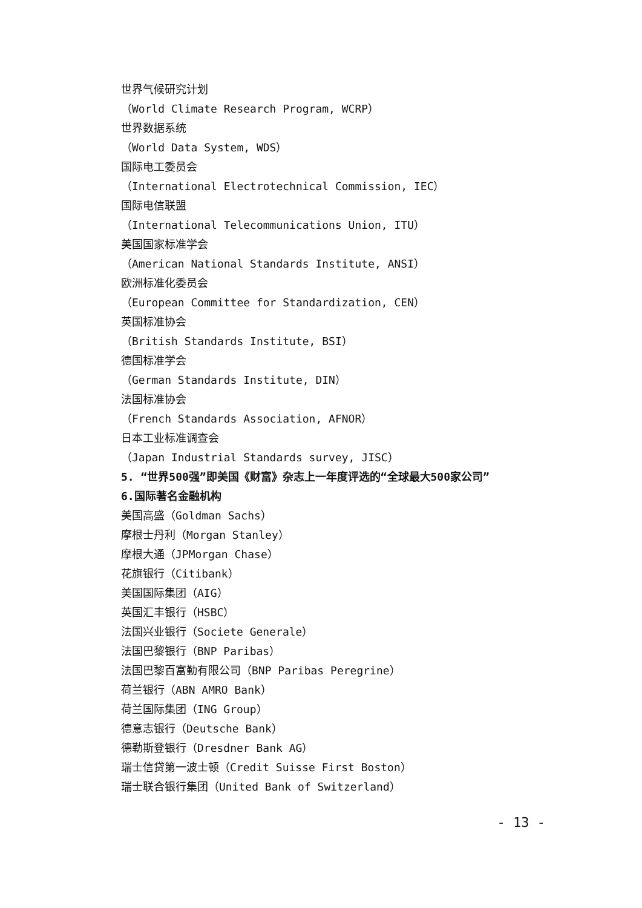世界气候研究计划
（World Climate Research Program, WCRP）
世界数据系统
（World Data System, WDS）
国际电工委员会
（International Electrotechnical Commission, IEC）
国际电信联盟
（International Telecommunications Union, ITU）
美国国家标准学会
（American National Standards Institute, ANSI）
欧洲标准化委员会
（European Committee for Standardization, CEN）
英国标准协会
（British Standards Institute, BSI）
德国标准学会
（German Standards Institute, DIN）
法国标准协会
（French Standards Association, AFNOR）
日本工业标准调查会
（Japan Industrial Standards survey, JISC）
5. “世界500强”即美国《财富》杂志上一年度评选的“全球最大500家公司”
6.国际著名金融机构
美国高盛（Goldman Sachs）
摩根士丹利（Morgan Stanley）
摩根大通（JPMorgan Chase）
花旗银行（Citibank）
美国国际集团（AIG）
英国汇丰银行（HSBC）
法国兴业银行（Societe Generale）
法国巴黎银行（BNP Paribas）
法国巴黎百富勤有限公司（BNP Paribas Peregrine）
荷兰银行（ABN AMRO Bank）
荷兰国际集团（ING Group）
德意志银行（Deutsche Bank）
德勒斯登银行（Dresdner Bank AG）
瑞士信贷第一波士顿（Credit Suisse First Boston）
瑞士联合银行集团（United Bank of Switzerland）
- 13 -